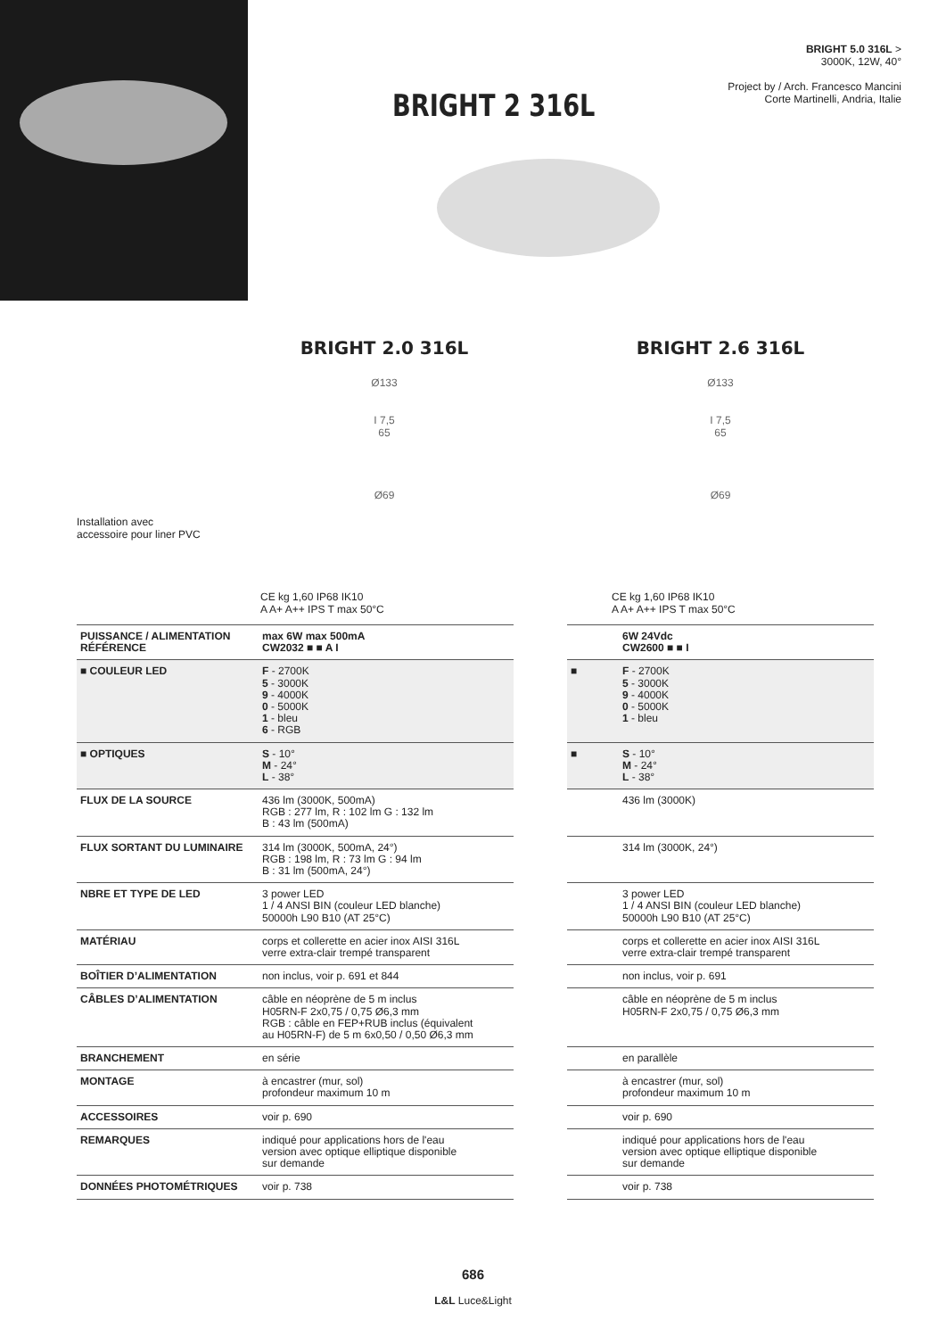BRIGHT 5.0 316L >
3000K, 12W, 40°
Project by / Arch. Francesco Mancini
Corte Martinelli, Andria, Italie
BRIGHT 2 316L
Installation avec
accessoire pour liner PVC
BRIGHT 2.0 316L
Ø133
I 7,5
65
Ø69
CE kg 1,60 IP68 IK10
A A+ A++ IPS T max 50°C
| PUISSANCE / ALIMENTATION RÉFÉRENCE | max 6W max 500mA CW2032 ■ ■ A I |
| ■ COULEUR LED | F - 2700K 5 - 3000K 9 - 4000K 0 - 5000K 1 - bleu 6 - RGB |
| ■ OPTIQUES | S - 10° M - 24° L - 38° |
| FLUX DE LA SOURCE | 436 lm (3000K, 500mA) RGB : 277 lm, R : 102 lm G : 132 lm B : 43 lm (500mA) |
| FLUX SORTANT DU LUMINAIRE | 314 lm (3000K, 500mA, 24°) RGB : 198 lm, R : 73 lm G : 94 lm B : 31 lm (500mA, 24°) |
| NBRE ET TYPE DE LED | 3 power LED 1 / 4 ANSI BIN (couleur LED blanche) 50000h L90 B10 (AT 25°C) |
| MATÉRIAU | corps et collerette en acier inox AISI 316L verre extra-clair trempé transparent |
| BOÎTIER D’ALIMENTATION | non inclus, voir p. 691 et 844 |
| CÂBLES D’ALIMENTATION | câble en néoprène de 5 m inclus H05RN-F 2x0,75 / 0,75 Ø6,3 mm RGB : câble en FEP+RUB inclus (équivalent au H05RN-F) de 5 m 6x0,50 / 0,50 Ø6,3 mm |
| BRANCHEMENT | en série |
| MONTAGE | à encastrer (mur, sol) profondeur maximum 10 m |
| ACCESSOIRES | voir p. 690 |
| REMARQUES | indiqué pour applications hors de l'eau version avec optique elliptique disponible sur demande |
| DONNÉES PHOTOMÉTRIQUES | voir p. 738 |
BRIGHT 2.6 316L
Ø133
I 7,5
65
Ø69
CE kg 1,60 IP68 IK10
A A+ A++ IPS T max 50°C
| | 6W 24Vdc CW2600 ■ ■ I |
| ■ | F - 2700K 5 - 3000K 9 - 4000K 0 - 5000K 1 - bleu |
| ■ | S - 10° M - 24° L - 38° |
| | 436 lm (3000K) |
| | 314 lm (3000K, 24°) |
| | 3 power LED 1 / 4 ANSI BIN (couleur LED blanche) 50000h L90 B10 (AT 25°C) |
| | corps et collerette en acier inox AISI 316L verre extra-clair trempé transparent |
| | non inclus, voir p. 691 |
| | câble en néoprène de 5 m inclus H05RN-F 2x0,75 / 0,75 Ø6,3 mm |
| | en parallèle |
| | à encastrer (mur, sol) profondeur maximum 10 m |
| | voir p. 690 |
| | indiqué pour applications hors de l'eau version avec optique elliptique disponible sur demande |
| | voir p. 738 |
686
L&L Luce&Light